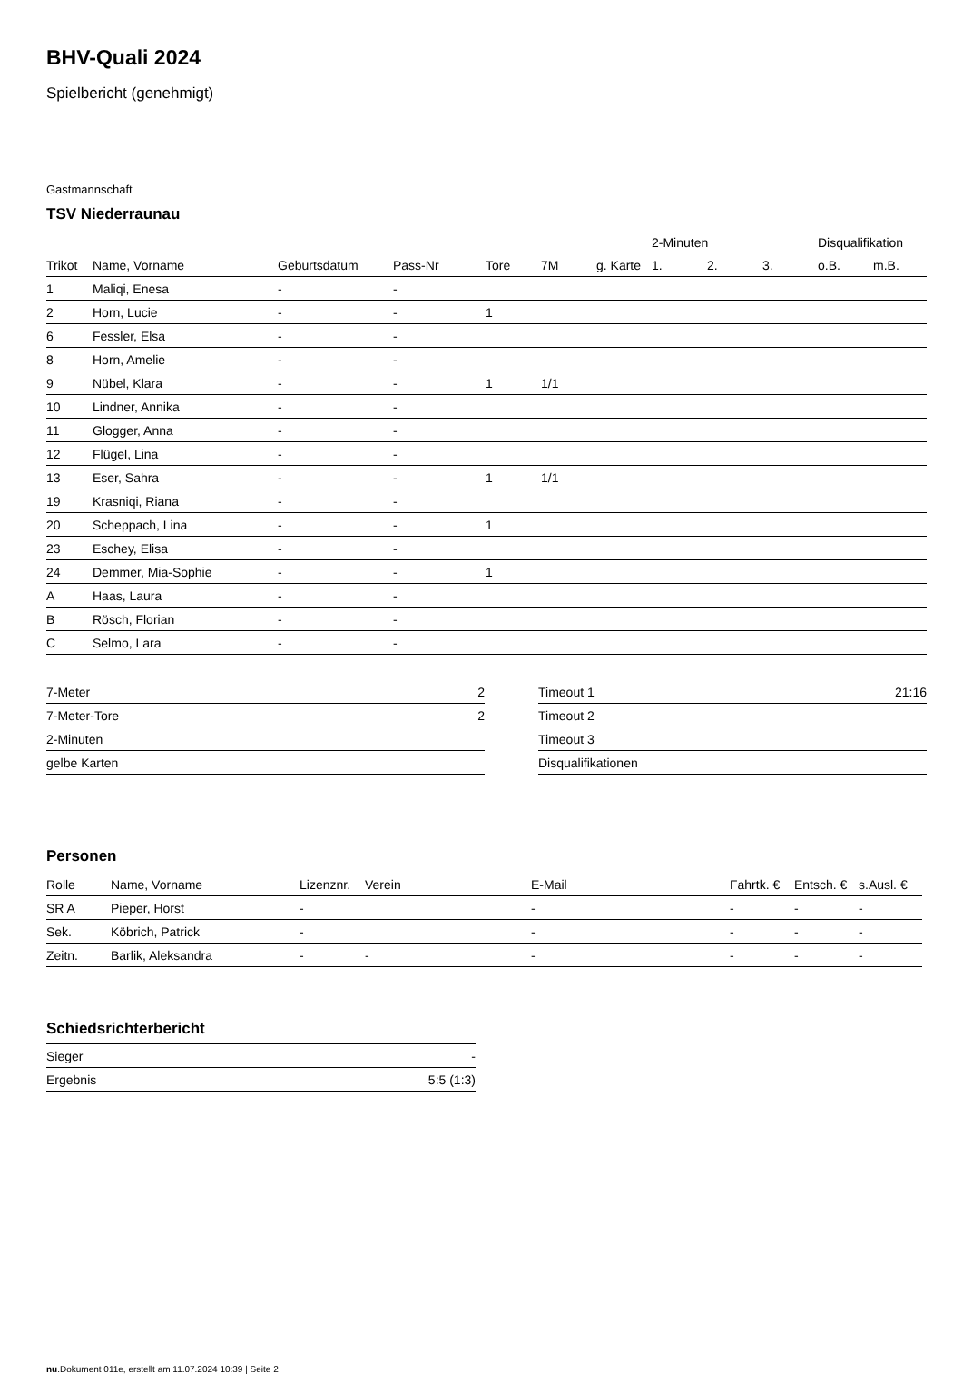BHV-Quali 2024
Spielbericht (genehmigt)
Gastmannschaft
TSV Niederraunau
| | | | | | | | 2-Minuten | | | Disqualifikation | |
| --- | --- | --- | --- | --- | --- | --- | --- | --- | --- | --- | --- |
| Trikot | Name, Vorname | Geburtsdatum | Pass-Nr | Tore | 7M | g. Karte | 1. | 2. | 3. | o.B. | m.B. |
| 1 | Maliqi, Enesa | - | - | | | | | | | | |
| 2 | Horn, Lucie | - | - | 1 | | | | | | | |
| 6 | Fessler, Elsa | - | - | | | | | | | | |
| 8 | Horn, Amelie | - | - | | | | | | | | |
| 9 | Nübel, Klara | - | - | 1 | 1/1 | | | | | | |
| 10 | Lindner, Annika | - | - | | | | | | | | |
| 11 | Glogger, Anna | - | - | | | | | | | | |
| 12 | Flügel, Lina | - | - | | | | | | | | |
| 13 | Eser, Sahra | - | - | 1 | 1/1 | | | | | | |
| 19 | Krasniqi, Riana | - | - | | | | | | | | |
| 20 | Scheppach, Lina | - | - | 1 | | | | | | | |
| 23 | Eschey, Elisa | - | - | | | | | | | | |
| 24 | Demmer, Mia-Sophie | - | - | 1 | | | | | | | |
| A | Haas, Laura | - | - | | | | | | | | |
| B | Rösch, Florian | - | - | | | | | | | | |
| C | Selmo, Lara | - | - | | | | | | | | |
| 7-Meter | 2 |
| 7-Meter-Tore | 2 |
| 2-Minuten | |
| gelbe Karten | |
| Timeout 1 | 21:16 |
| Timeout 2 | |
| Timeout 3 | |
| Disqualifikationen | |
Personen
| Rolle | Name, Vorname | Lizenznr. | Verein | E-Mail | Fahrtk. € | Entsch. € | s.Ausl. € |
| --- | --- | --- | --- | --- | --- | --- | --- |
| SR A | Pieper, Horst | - | | - | - | - | - |
| Sek. | Köbrich, Patrick | - | | - | - | - | - |
| Zeitn. | Barlik, Aleksandra | - | - | - | - | - | - |
Schiedsrichterbericht
| Sieger | - |
| Ergebnis | 5:5 (1:3) |
nu.Dokument 011e, erstellt am 11.07.2024 10:39 | Seite 2